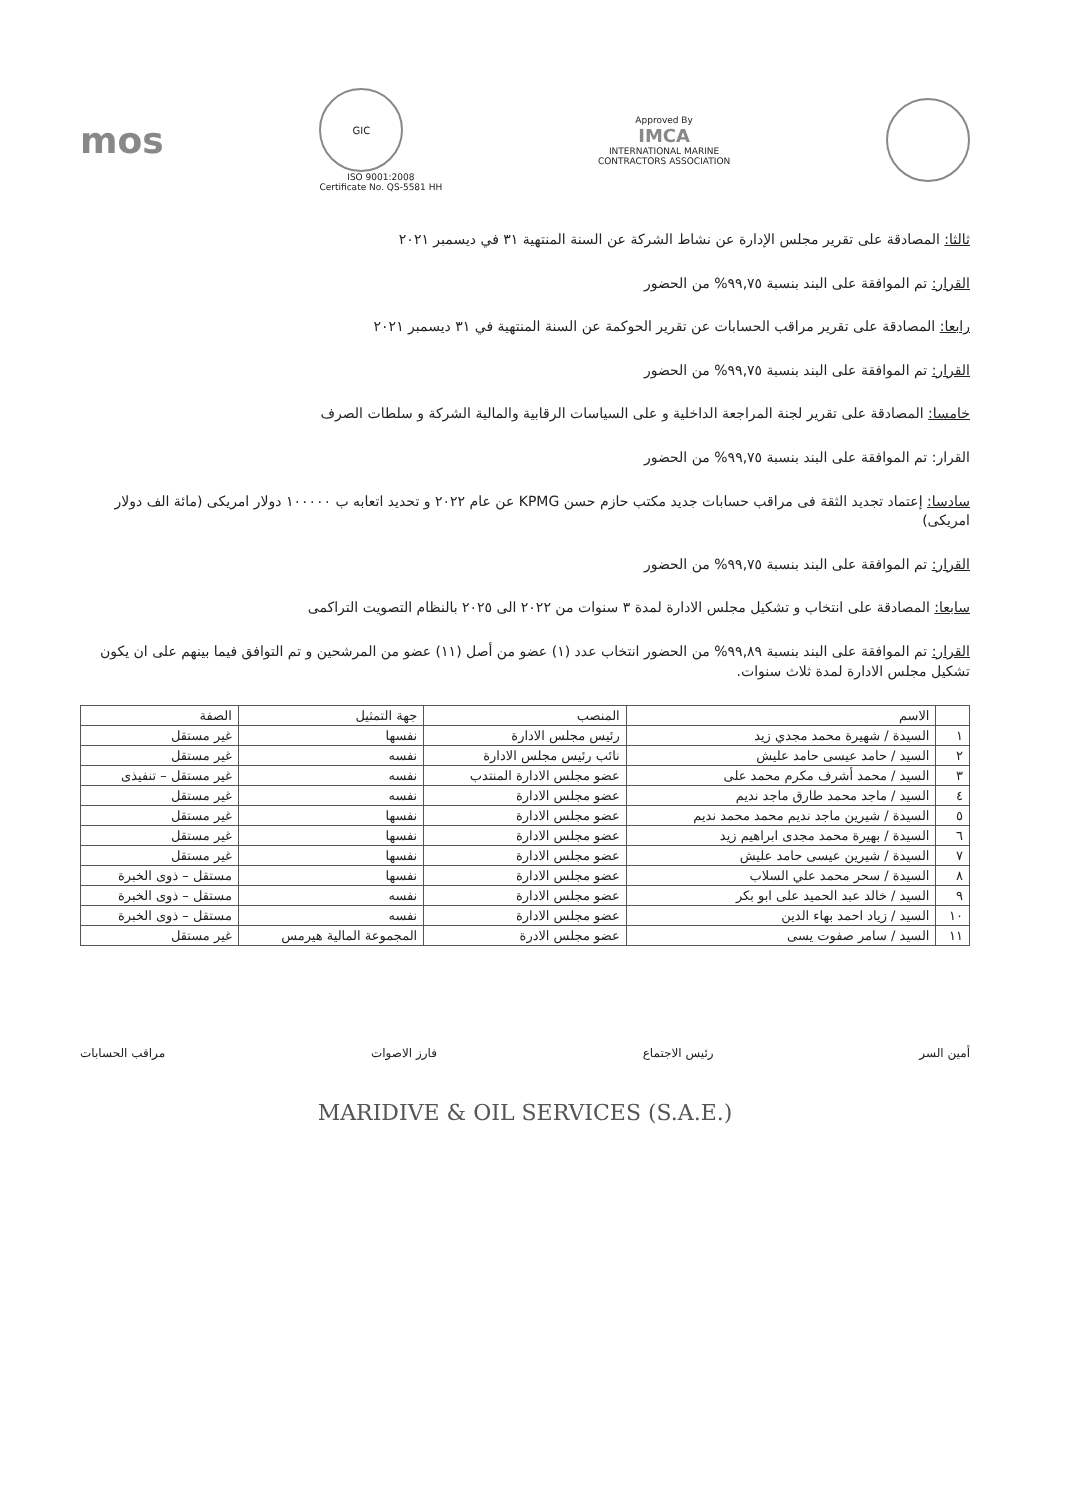mos
GIC
ISO 9001:2008
Certificate No. QS-5581 HH
Approved By
IMCA
INTERNATIONAL MARINE
CONTRACTORS ASSOCIATION
ثالثا: المصادقة على تقرير مجلس الإدارة عن نشاط الشركة عن السنة المنتهية ٣١ في ديسمبر ٢٠٢١
القرار: تم الموافقة على البند بنسبة ٩٩,٧٥% من الحضور
رابعا: المصادقة على تقرير مراقب الحسابات عن تقرير الحوكمة عن السنة المنتهية في ٣١ ديسمبر ٢٠٢١
القرار: تم الموافقة على البند بنسبة ٩٩,٧٥% من الحضور
خامسا: المصادقة على تقرير لجنة المراجعة الداخلية و على السياسات الرقابية والمالية الشركة و سلطات الصرف
القرار: تم الموافقة على البند بنسبة ٩٩,٧٥% من الحضور
سادسا: إعتماد تجديد الثقة فى مراقب حسابات جديد مكتب حازم حسن KPMG عن عام ٢٠٢٢ و تحديد اتعابه ب ١٠٠٠٠٠ دولار امريكى (مائة الف دولار امريكى)
القرار: تم الموافقة على البند بنسبة ٩٩,٧٥% من الحضور
سابعا: المصادقة على انتخاب و تشكيل مجلس الادارة لمدة ٣ سنوات من ٢٠٢٢ الى ٢٠٢٥ بالنظام التصويت التراكمى
القرار: تم الموافقة على البند بنسبة ٩٩,٨٩% من الحضور انتخاب عدد (١) عضو من أصل (١١) عضو من المرشحين و تم التوافق فيما بينهم على ان يكون تشكيل مجلس الادارة لمدة ثلاث سنوات.
| | الاسم | المنصب | جهة التمثيل | الصفة |
| --- | --- | --- | --- | --- |
| ١ | السيدة / شهيرة محمد مجدي زيد | رئيس مجلس الادارة | نفسها | غير مستقل |
| ٢ | السيد / حامد عيسى حامد عليش | نائب رئيس مجلس الادارة | نفسه | غير مستقل |
| ٣ | السيد / محمد أشرف مكرم محمد على | عضو مجلس الادارة المنتدب | نفسه | غير مستقل – تنفيذى |
| ٤ | السيد / ماجد محمد طارق ماجد نديم | عضو مجلس الادارة | نفسه | غير مستقل |
| ٥ | السيدة / شيرين ماجد نديم محمد محمد نديم | عضو مجلس الادارة | نفسها | غير مستقل |
| ٦ | السيدة / بهيرة محمد مجدى ابراهيم زيد | عضو مجلس الادارة | نفسها | غير مستقل |
| ٧ | السيدة / شيرين عيسى حامد عليش | عضو مجلس الادارة | نفسها | غير مستقل |
| ٨ | السيدة / سحر محمد علي السلاب | عضو مجلس الادارة | نفسها | مستقل – ذوى الخبرة |
| ٩ | السيد / خالد عبد الحميد على ابو بكر | عضو مجلس الادارة | نفسه | مستقل – ذوى الخبرة |
| ١٠ | السيد / زياد احمد بهاء الدين | عضو مجلس الادارة | نفسه | مستقل – ذوى الخبرة |
| ١١ | السيد / سامر صفوت يسى | عضو مجلس الادرة | المجموعة المالية هيرمس | غير مستقل |
أمين السر رئيس الاجتماع فارز الاصوات مراقب الحسابات
MARIDIVE & OIL SERVICES (S.A.E.)